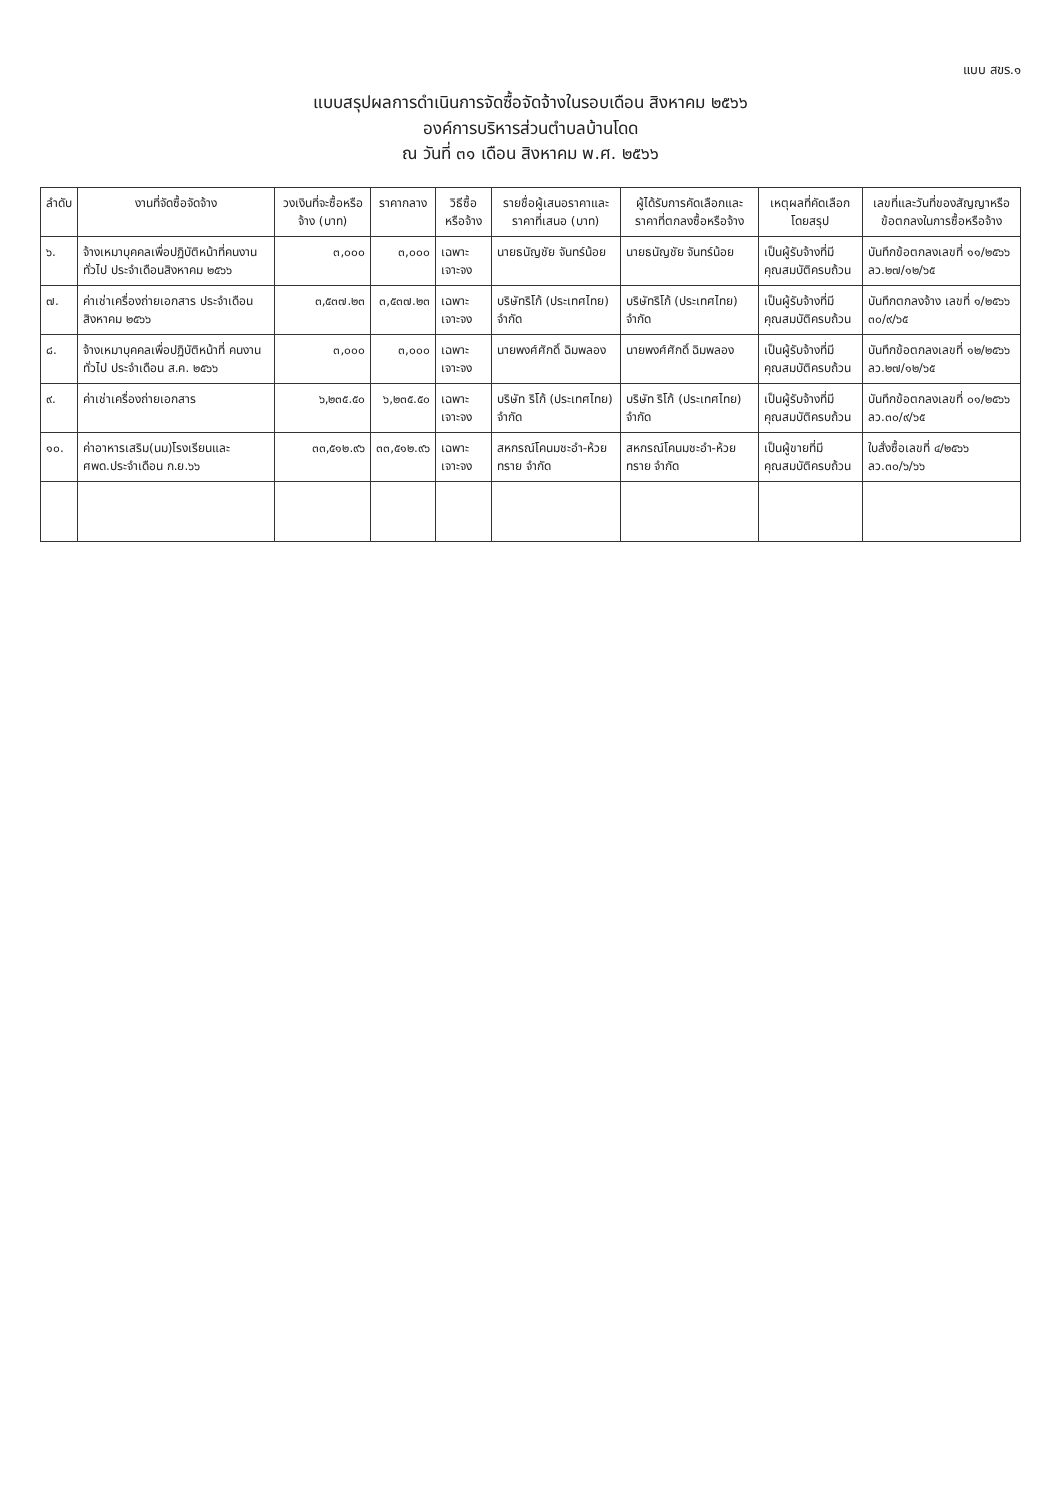แบบ สขร.๑
แบบสรุปผลการดำเนินการจัดซื้อจัดจ้างในรอบเดือน สิงหาคม ๒๕๖๖
องค์การบริหารส่วนตำบลบ้านโดด
ณ วันที่ ๓๑ เดือน สิงหาคม พ.ศ. ๒๕๖๖
| ลำดับ | งานที่จัดซื้อจัดจ้าง | วงเงินที่จะซื้อหรือจ้าง (บาท) | ราคากลาง | วิธีซื้อหรือจ้าง | รายชื่อผู้เสนอราคาและราคาที่เสนอ (บาท) | ผู้ได้รับการคัดเลือกและราคาที่ตกลงซื้อหรือจ้าง | เหตุผลที่คัดเลือกโดยสรุป | เลขที่และวันที่ของสัญญาหรือข้อตกลงในการซื้อหรือจ้าง |
| --- | --- | --- | --- | --- | --- | --- | --- | --- |
| ๖. | จ้างเหมาบุคคลเพื่อปฏิบัติหน้าที่คนงานทั่วไป ประจำเดือนสิงหาคม ๒๕๖๖ | ๓,๐๐๐ | ๓,๐๐๐ | เฉพาะเจาะจง | นายธนัญชัย จันทร์น้อย | นายธนัญชัย จันทร์น้อย | เป็นผู้รับจ้างที่มีคุณสมบัติครบถ้วน | บันทึกข้อตกลงเลขที่ ๑๑/๒๕๖๖ ลว.๒๗/๑๒/๖๕ |
| ๗. | ค่าเช่าเครื่องถ่ายเอกสาร ประจำเดือน สิงหาคม ๒๕๖๖ | ๓,๕๓๗.๒๓ | ๓,๕๓๗.๒๓ | เฉพาะเจาะจง | บริษัทริโก้ (ประเทศไทย) จำกัด | บริษัทริโก้ (ประเทศไทย) จำกัด | เป็นผู้รับจ้างที่มีคุณสมบัติครบถ้วน | บันทึกตกลงจ้าง เลขที่ ๑/๒๕๖๖ ๓๐/๙/๖๕ |
| ๘. | จ้างเหมาบุคคลเพื่อปฏิบัติหน้าที่ คนงานทั่วไป ประจำเดือน ส.ค. ๒๕๖๖ | ๓,๐๐๐ | ๓,๐๐๐ | เฉพาะเจาะจง | นายพงศ์ศักดิ์ ฉิมพลอง | นายพงศ์ศักดิ์ ฉิมพลอง | เป็นผู้รับจ้างที่มีคุณสมบัติครบถ้วน | บันทึกข้อตกลงเลขที่ ๑๒/๒๕๖๖ ลว.๒๗/๑๒/๖๕ |
| ๙. | ค่าเช่าเครื่องถ่ายเอกสาร | ๖,๒๓๕.๕๐ | ๖,๒๓๕.๕๐ | เฉพาะเจาะจง | บริษัท ริโก้ (ประเทศไทย) จำกัด | บริษัท ริโก้ (ประเทศไทย) จำกัด | เป็นผู้รับจ้างที่มีคุณสมบัติครบถ้วน | บันทึกข้อตกลงเลขที่ ๐๑/๒๕๖๖ ลว.๓๐/๙/๖๕ |
| ๑๐. | ค่าอาหารเสริม(นม)โรงเรียนและศพด.ประจำเดือน ก.ย.๖๖ | ๓๓,๕๑๒.๙๖ | ๓๓,๕๑๒.๙๖ | เฉพาะเจาะจง | สหกรณ์โคนมชะอำ-ห้วยทราย จำกัด | สหกรณ์โคนมชะอำ-ห้วยทราย จำกัด | เป็นผู้ขายที่มีคุณสมบัติครบถ้วน | ใบสั่งซื้อเลขที่ ๔/๒๕๖๖ ลว.๓๐/๖/๖๖ |